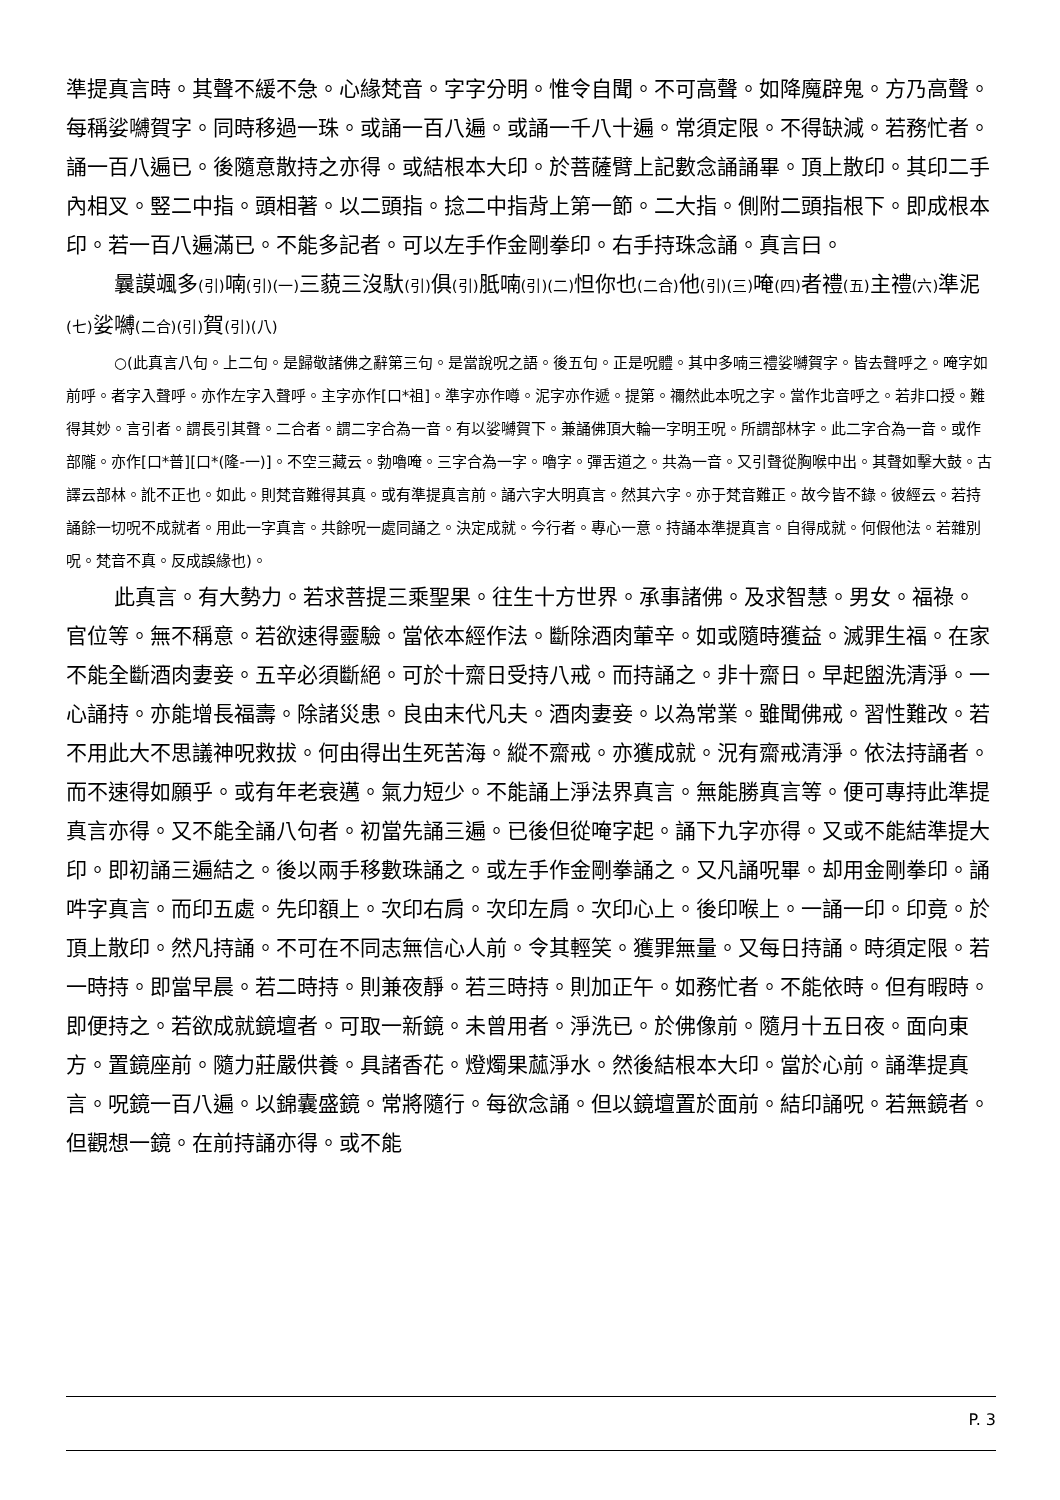準提真言時。其聲不緩不急。心緣梵音。字字分明。惟令自聞。不可高聲。如降魔辟鬼。方乃高聲。每稱娑嚩賀字。同時移過一珠。或誦一百八遍。或誦一千八十遍。常須定限。不得缺減。若務忙者。誦一百八遍已。後隨意散持之亦得。或結根本大印。於菩薩臂上記數念誦誦畢。頂上散印。其印二手內相叉。竪二中指。頭相著。以二頭指。捻二中指背上第一節。二大指。側附二頭指根下。即成根本印。若一百八遍滿已。不能多記者。可以左手作金剛拳印。右手持珠念誦。真言曰。
曩謨颯多(引) 喃(引)(一) 三藐三沒馱(引) 俱(引) 胝喃(引)(二) 怛你也(二合) 他(引)(三) 唵(四) 者禮(五) 主禮(六) 準泥(七) 娑嚩(二合)(引) 賀(引)(八)
○(此真言八句。上二句。是歸敬諸佛之辭第三句。是當說呪之語。後五句。正是呪體。其中多喃三禮娑嚩賀字。皆去聲呼之。唵字如前呼。者字入聲呼。亦作左字入聲呼。主字亦作[口*祖]。準字亦作噂。泥字亦作遞。提第。禰然此本呪之字。當作北音呼之。若非口授。難得其妙。言引者。謂長引其聲。二合者。謂二字合為一音。有以娑嚩賀下。兼誦佛頂大輪一字明王呪。所謂部林字。此二字合為一音。或作部隴。亦作[口*普][口*(隆-一)]。不空三藏云。勃嚕唵。三字合為一字。嚕字。彈舌道之。共為一音。又引聲從胸喉中出。其聲如擊大鼓。古譯云部林。訛不正也。如此。則梵音難得其真。或有準提真言前。誦六字大明真言。然其六字。亦于梵音難正。故今皆不錄。彼經云。若持誦餘一切呪不成就者。用此一字真言。共餘呪一處同誦之。決定成就。今行者。專心一意。持誦本準提真言。自得成就。何假他法。若雜別呪。梵音不真。反成誤緣也)。
此真言。有大勢力。若求菩提三乘聖果。往生十方世界。承事諸佛。及求智慧。男女。福祿。官位等。無不稱意。若欲速得靈驗。當依本經作法。斷除酒肉葷辛。如或隨時獲益。滅罪生福。在家不能全斷酒肉妻妾。五辛必須斷絕。可於十齋日受持八戒。而持誦之。非十齋日。早起盥洗清淨。一心誦持。亦能增長福壽。除諸災患。良由末代凡夫。酒肉妻妾。以為常業。雖聞佛戒。習性難改。若不用此大不思議神呪救拔。何由得出生死苦海。縱不齋戒。亦獲成就。況有齋戒清淨。依法持誦者。而不速得如願乎。或有年老衰邁。氣力短少。不能誦上淨法界真言。無能勝真言等。便可專持此準提真言亦得。又不能全誦八句者。初當先誦三遍。已後但從唵字起。誦下九字亦得。又或不能結準提大印。即初誦三遍結之。後以兩手移數珠誦之。或左手作金剛拳誦之。又凡誦呪畢。却用金剛拳印。誦吽字真言。而印五處。先印額上。次印右肩。次印左肩。次印心上。後印喉上。一誦一印。印竟。於頂上散印。然凡持誦。不可在不同志無信心人前。令其輕笑。獲罪無量。又每日持誦。時須定限。若一時持。即當早晨。若二時持。則兼夜靜。若三時持。則加正午。如務忙者。不能依時。但有暇時。即便持之。若欲成就鏡壇者。可取一新鏡。未曾用者。淨洗已。於佛像前。隨月十五日夜。面向東方。置鏡座前。隨力莊嚴供養。具諸香花。燈燭果蓏淨水。然後結根本大印。當於心前。誦準提真言。呪鏡一百八遍。以錦囊盛鏡。常將隨行。每欲念誦。但以鏡壇置於面前。結印誦呪。若無鏡者。但觀想一鏡。在前持誦亦得。或不能
P. 3